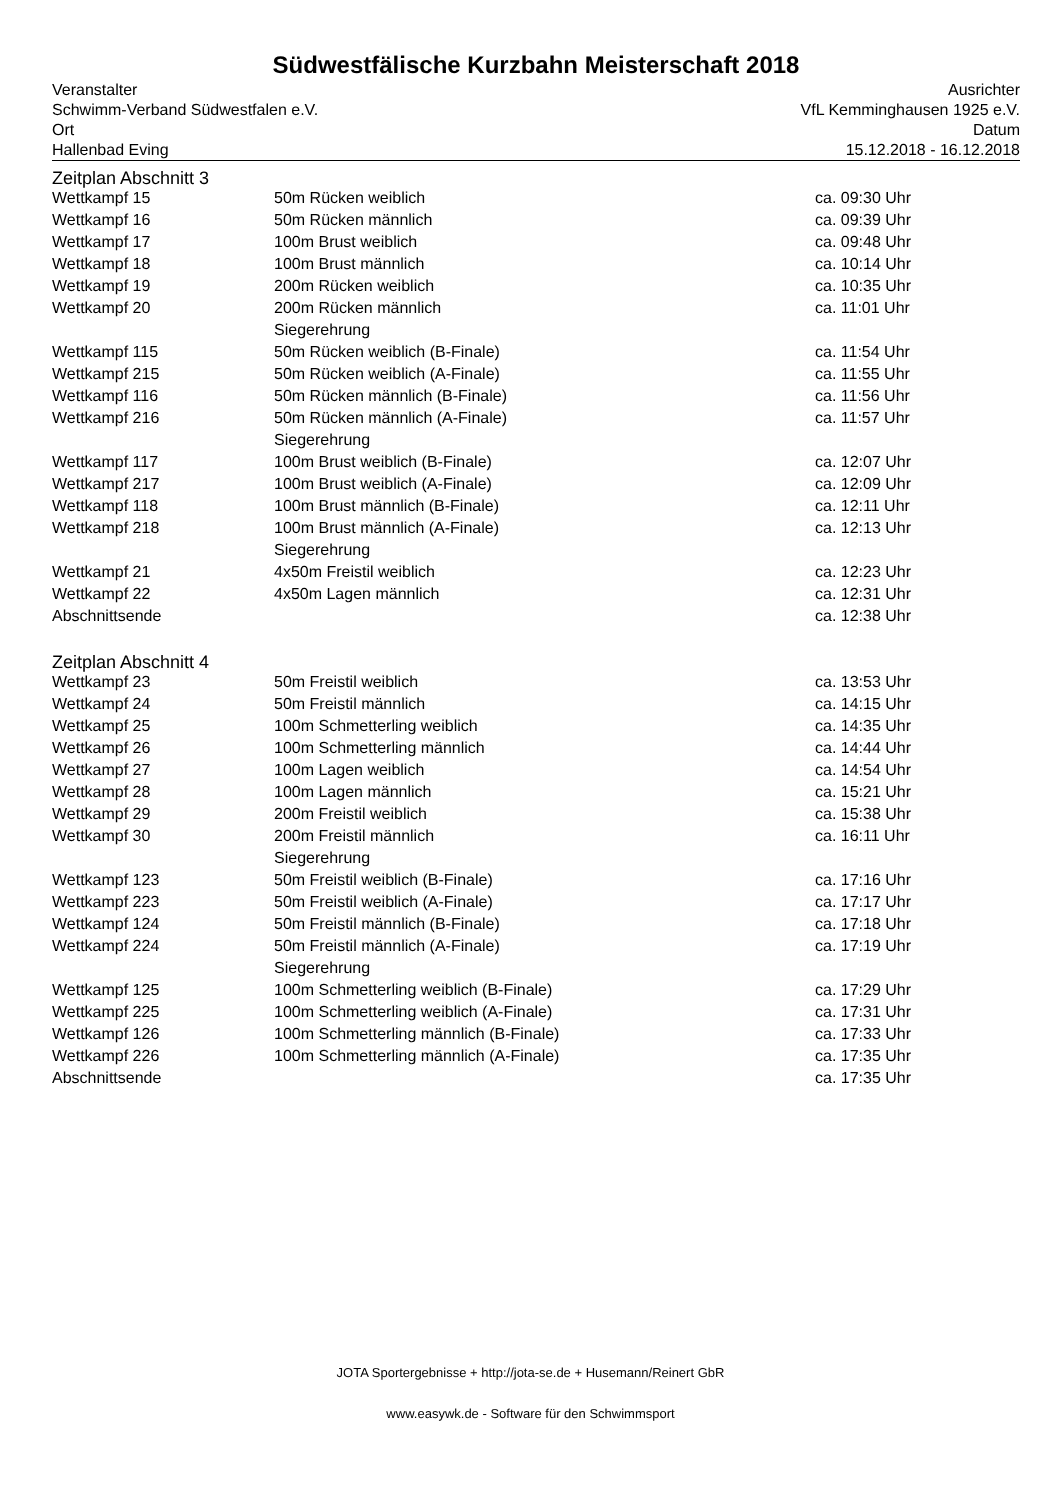Südwestfälische Kurzbahn Meisterschaft 2018
Veranstalter
Schwimm-Verband Südwestfalen e.V.
Ort
Hallenbad Eving
Ausrichter
VfL Kemminghausen 1925 e.V.
Datum
15.12.2018 - 16.12.2018
Zeitplan Abschnitt 3
| Wettkampf 15 | 50m Rücken weiblich | ca. 09:30 Uhr |
| Wettkampf 16 | 50m Rücken männlich | ca. 09:39 Uhr |
| Wettkampf 17 | 100m Brust weiblich | ca. 09:48 Uhr |
| Wettkampf 18 | 100m Brust männlich | ca. 10:14 Uhr |
| Wettkampf 19 | 200m Rücken weiblich | ca. 10:35 Uhr |
| Wettkampf 20 | 200m Rücken männlich | ca. 11:01 Uhr |
| | Siegerehrung | |
| Wettkampf 115 | 50m Rücken weiblich (B-Finale) | ca. 11:54 Uhr |
| Wettkampf 215 | 50m Rücken weiblich (A-Finale) | ca. 11:55 Uhr |
| Wettkampf 116 | 50m Rücken männlich (B-Finale) | ca. 11:56 Uhr |
| Wettkampf 216 | 50m Rücken männlich (A-Finale) | ca. 11:57 Uhr |
| | Siegerehrung | |
| Wettkampf 117 | 100m Brust weiblich (B-Finale) | ca. 12:07 Uhr |
| Wettkampf 217 | 100m Brust weiblich (A-Finale) | ca. 12:09 Uhr |
| Wettkampf 118 | 100m Brust männlich (B-Finale) | ca. 12:11 Uhr |
| Wettkampf 218 | 100m Brust männlich (A-Finale) | ca. 12:13 Uhr |
| | Siegerehrung | |
| Wettkampf 21 | 4x50m Freistil weiblich | ca. 12:23 Uhr |
| Wettkampf 22 | 4x50m Lagen männlich | ca. 12:31 Uhr |
| Abschnittsende | | ca. 12:38 Uhr |
Zeitplan Abschnitt 4
| Wettkampf 23 | 50m Freistil weiblich | ca. 13:53 Uhr |
| Wettkampf 24 | 50m Freistil männlich | ca. 14:15 Uhr |
| Wettkampf 25 | 100m Schmetterling weiblich | ca. 14:35 Uhr |
| Wettkampf 26 | 100m Schmetterling männlich | ca. 14:44 Uhr |
| Wettkampf 27 | 100m Lagen weiblich | ca. 14:54 Uhr |
| Wettkampf 28 | 100m Lagen männlich | ca. 15:21 Uhr |
| Wettkampf 29 | 200m Freistil weiblich | ca. 15:38 Uhr |
| Wettkampf 30 | 200m Freistil männlich | ca. 16:11 Uhr |
| | Siegerehrung | |
| Wettkampf 123 | 50m Freistil weiblich (B-Finale) | ca. 17:16 Uhr |
| Wettkampf 223 | 50m Freistil weiblich (A-Finale) | ca. 17:17 Uhr |
| Wettkampf 124 | 50m Freistil männlich (B-Finale) | ca. 17:18 Uhr |
| Wettkampf 224 | 50m Freistil männlich (A-Finale) | ca. 17:19 Uhr |
| | Siegerehrung | |
| Wettkampf 125 | 100m Schmetterling weiblich (B-Finale) | ca. 17:29 Uhr |
| Wettkampf 225 | 100m Schmetterling weiblich (A-Finale) | ca. 17:31 Uhr |
| Wettkampf 126 | 100m Schmetterling männlich (B-Finale) | ca. 17:33 Uhr |
| Wettkampf 226 | 100m Schmetterling männlich (A-Finale) | ca. 17:35 Uhr |
| Abschnittsende | | ca. 17:35 Uhr |
JOTA Sportergebnisse + http://jota-se.de + Husemann/Reinert GbR
www.easywk.de - Software für den Schwimmsport